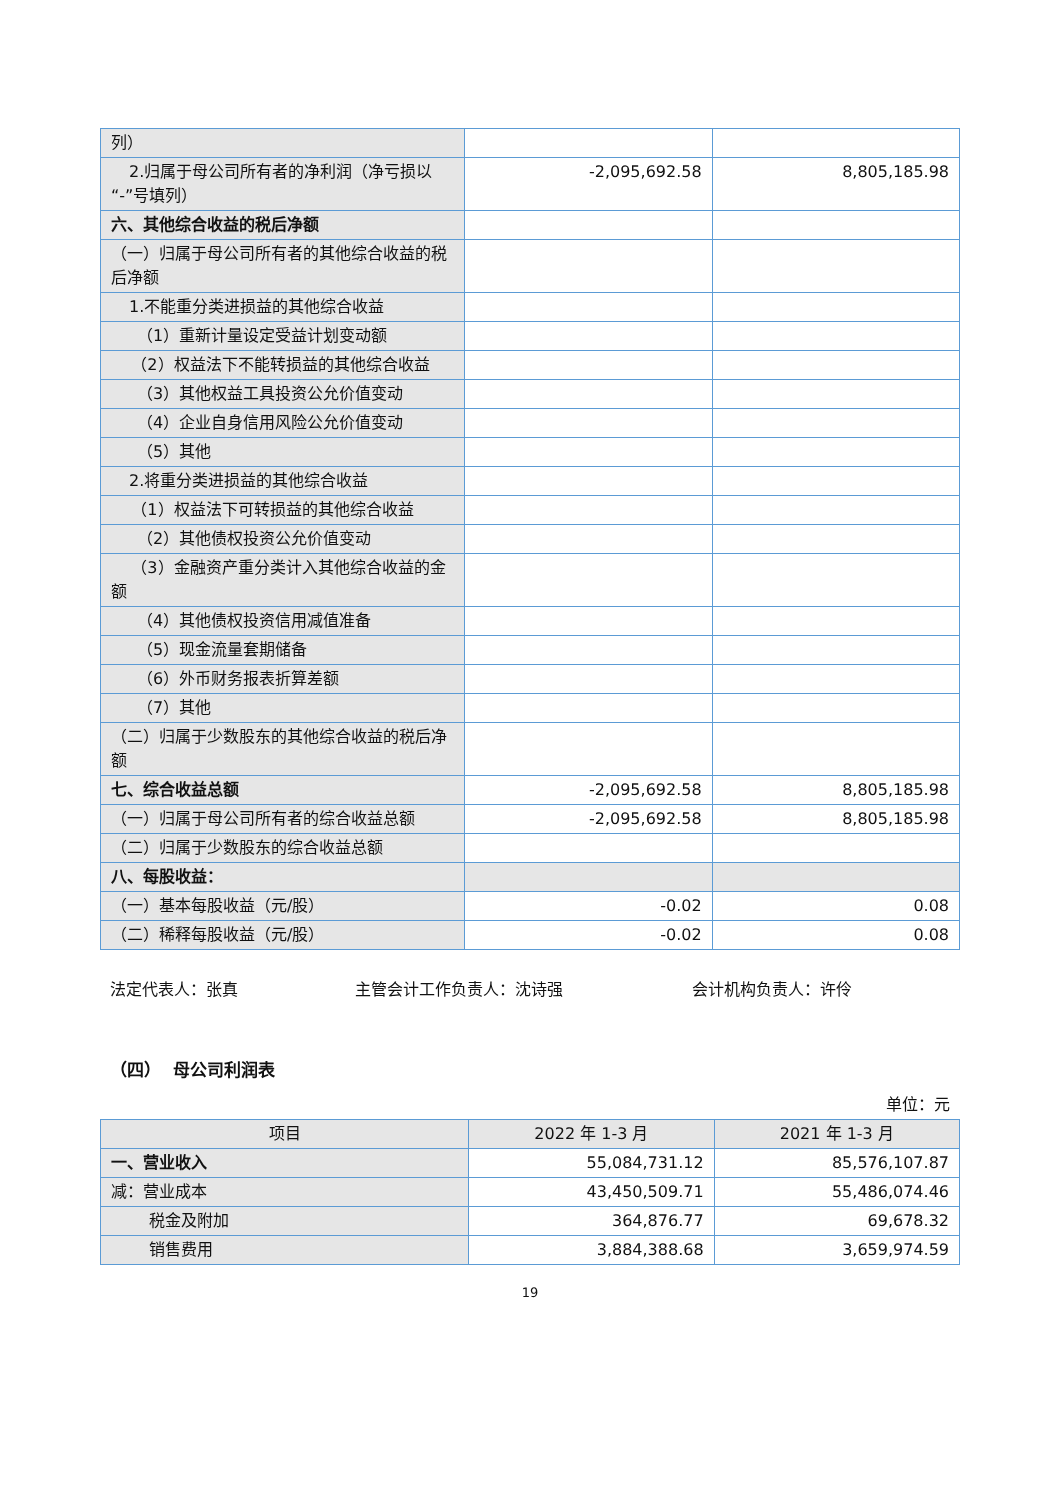| 列） | | |
| 2.归属于母公司所有者的净利润（净亏损以“-”号填列） | -2,095,692.58 | 8,805,185.98 |
| 六、其他综合收益的税后净额 | | |
| （一）归属于母公司所有者的其他综合收益的税后净额 | | |
| 1.不能重分类进损益的其他综合收益 | | |
| （1）重新计量设定受益计划变动额 | | |
| （2）权益法下不能转损益的其他综合收益 | | |
| （3）其他权益工具投资公允价值变动 | | |
| （4）企业自身信用风险公允价值变动 | | |
| （5）其他 | | |
| 2.将重分类进损益的其他综合收益 | | |
| （1）权益法下可转损益的其他综合收益 | | |
| （2）其他债权投资公允价值变动 | | |
| （3）金融资产重分类计入其他综合收益的金额 | | |
| （4）其他债权投资信用减值准备 | | |
| （5）现金流量套期储备 | | |
| （6）外币财务报表折算差额 | | |
| （7）其他 | | |
| （二）归属于少数股东的其他综合收益的税后净额 | | |
| 七、综合收益总额 | -2,095,692.58 | 8,805,185.98 |
| （一）归属于母公司所有者的综合收益总额 | -2,095,692.58 | 8,805,185.98 |
| （二）归属于少数股东的综合收益总额 | | |
| 八、每股收益： | | |
| （一）基本每股收益（元/股） | -0.02 | 0.08 |
| （二）稀释每股收益（元/股） | -0.02 | 0.08 |
法定代表人：张真 主管会计工作负责人：沈诗强 会计机构负责人：许伶
（四） 母公司利润表
单位：元
| 项目 | 2022 年 1-3 月 | 2021 年 1-3 月 |
| --- | --- | --- |
| 一、营业收入 | 55,084,731.12 | 85,576,107.87 |
| 减：营业成本 | 43,450,509.71 | 55,486,074.46 |
| 税金及附加 | 364,876.77 | 69,678.32 |
| 销售费用 | 3,884,388.68 | 3,659,974.59 |
19